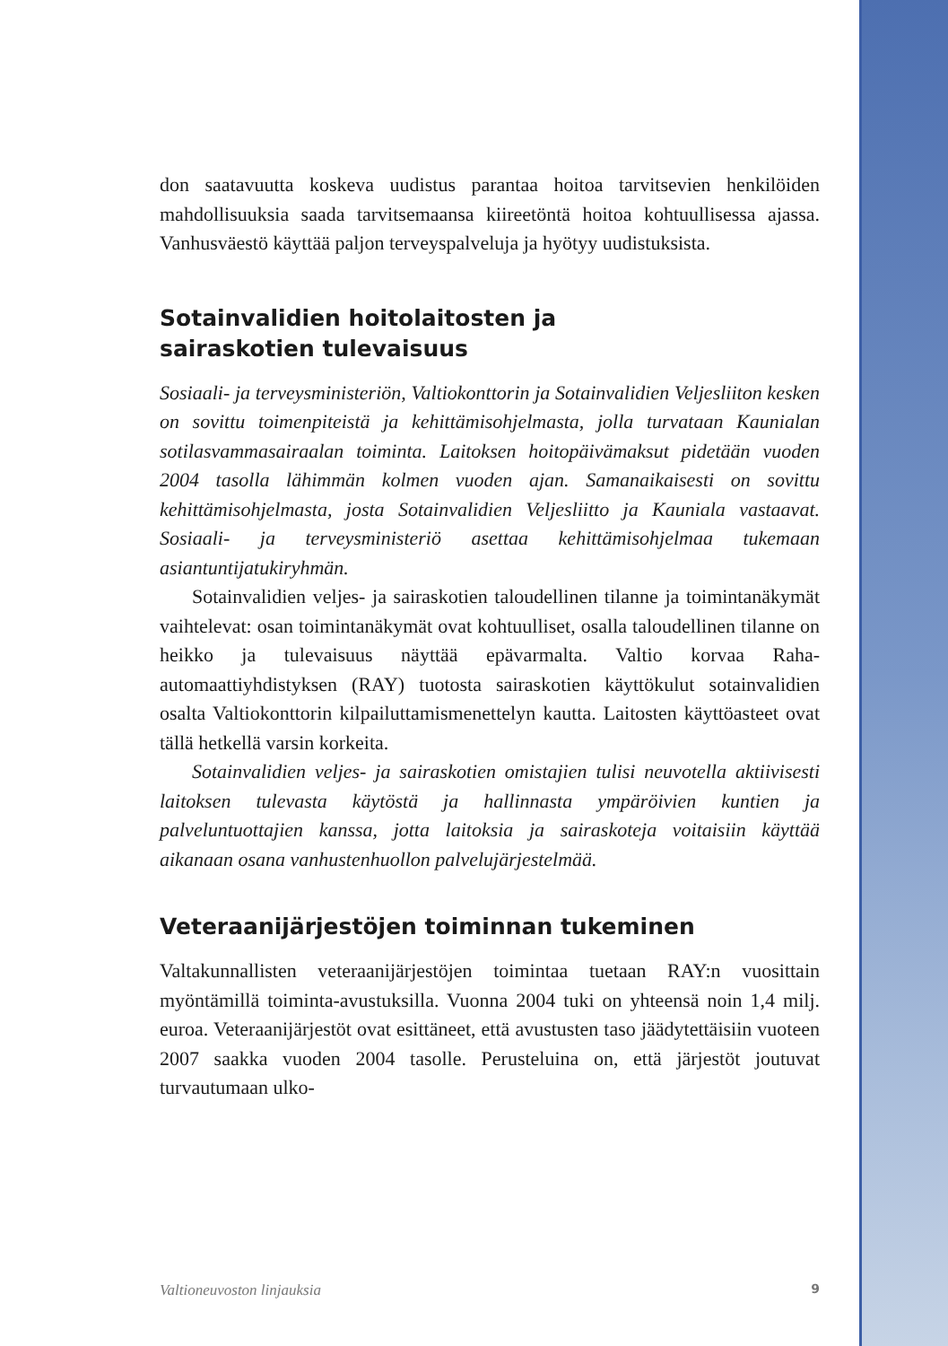don saatavuutta koskeva uudistus parantaa hoitoa tarvitsevien henkilöiden mahdollisuuksia saada tarvitsemaansa kiireetöntä hoitoa kohtuullisessa ajassa. Vanhusväestö käyttää paljon terveyspalveluja ja hyötyy uudistuksista.
Sotainvalidien hoitolaitosten ja
sairaskotien tulevaisuus
Sosiaali- ja terveysministeriön, Valtiokonttorin ja Sotainvalidien Veljesliiton kesken on sovittu toimenpiteistä ja kehittämisohjelmasta, jolla turvataan Kaunialan sotilasvammasairaalan toiminta. Laitoksen hoitopäivämaksut pidetään vuoden 2004 tasolla lähimmän kolmen vuoden ajan. Samanaikaisesti on sovittu kehittämisohjelmasta, josta Sotainvalidien Veljesliitto ja Kauniala vastaavat. Sosiaali- ja terveysministeriö asettaa kehittämisohjelmaa tukemaan asiantuntijatukiryhmän.
Sotainvalidien veljes- ja sairaskotien taloudellinen tilanne ja toimintanäkymät vaihtelevat: osan toimintanäkymät ovat kohtuulliset, osalla taloudellinen tilanne on heikko ja tulevaisuus näyttää epävarmalta. Valtio korvaa Raha-automaattiyhdistyksen (RAY) tuotosta sairaskotien käyttökulut sotainvalidien osalta Valtiokonttorin kilpailuttamismenettelyn kautta. Laitosten käyttöasteet ovat tällä hetkellä varsin korkeita.
Sotainvalidien veljes- ja sairaskotien omistajien tulisi neuvotella aktiivisesti laitoksen tulevasta käytöstä ja hallinnasta ympäröivien kuntien ja palveluntuottajien kanssa, jotta laitoksia ja sairaskoteja voitaisiin käyttää aikanaan osana vanhustenhuollon palvelujärjestelmää.
Veteraanijärjestöjen toiminnan tukeminen
Valtakunnallisten veteraanijärjestöjen toimintaa tuetaan RAY:n vuosittain myöntämillä toiminta-avustuksilla. Vuonna 2004 tuki on yhteensä noin 1,4 milj. euroa. Veteraanijärjestöt ovat esittäneet, että avustusten taso jäädytettäisiin vuoteen 2007 saakka vuoden 2004 tasolle. Perusteluina on, että järjestöt joutuvat turvautumaan ulko-
Valtioneuvoston linjauksia 9